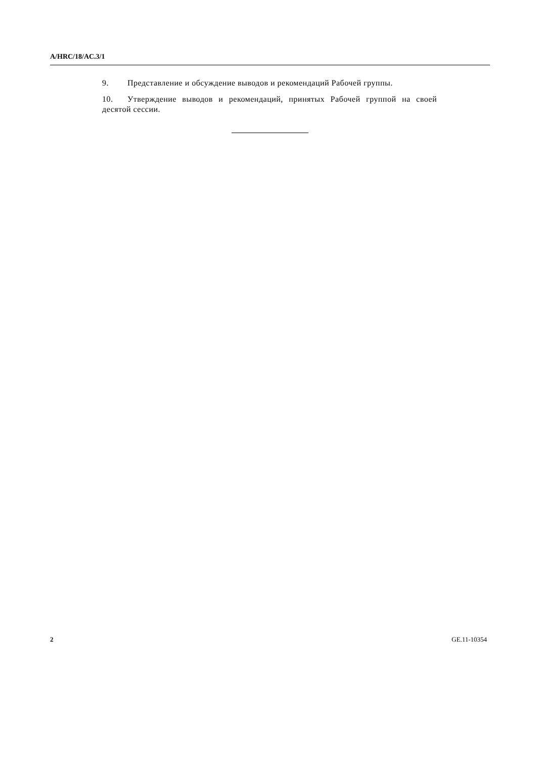A/HRC/18/AC.3/1
9. Представление и обсуждение выводов и рекомендаций Рабочей группы.
10. Утверждение выводов и рекомендаций, принятых Рабочей группой на своей десятой сессии.
2 GE.11-10354